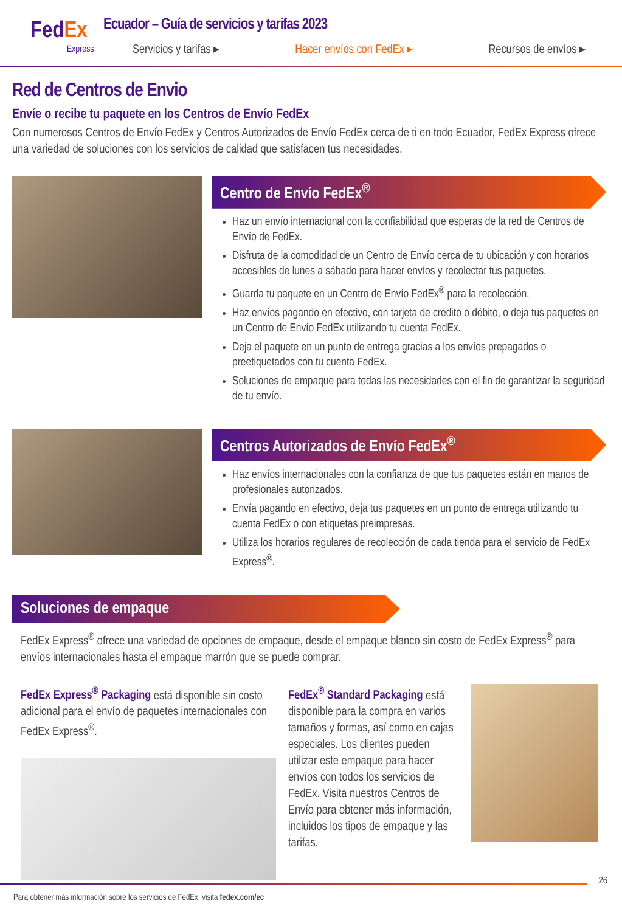Fed Ex
Express
Ecuador – Guía de servicios y tarifas 2023
Servicios y tarifas ▸ Hacer envíos con FedEx ▸ Recursos de envíos ▸
Red de Centros de Envio
Envíe o recibe tu paquete en los Centros de Envío FedEx
Con numerosos Centros de Envío FedEx y Centros Autorizados de Envío FedEx cerca de ti en todo Ecuador, FedEx Express ofrece una variedad de soluciones con los servicios de calidad que satisfacen tus necesidades.
Centro de Envío FedEx<sup>®</sup>
Haz un envío internacional con la confiabilidad que esperas de la red de Centros de Envío de FedEx.
Disfruta de la comodidad de un Centro de Envío cerca de tu ubicación y con horarios accesibles de lunes a sábado para hacer envíos y recolectar tus paquetes.
Guarda tu paquete en un Centro de Envío FedEx<sup>®</sup> para la recolección.
Haz envíos pagando en efectivo, con tarjeta de crédito o débito, o deja tus paquetes en un Centro de Envío FedEx utilizando tu cuenta FedEx.
Deja el paquete en un punto de entrega gracias a los envíos prepagados o preetiquetados con tu cuenta FedEx.
Soluciones de empaque para todas las necesidades con el fin de garantizar la seguridad de tu envío.
Centros Autorizados de Envío FedEx<sup>®</sup>
Haz envíos internacionales con la confianza de que tus paquetes están en manos de profesionales autorizados.
Envía pagando en efectivo, deja tus paquetes en un punto de entrega utilizando tu cuenta FedEx o con etiquetas preimpresas.
Utiliza los horarios regulares de recolección de cada tienda para el servicio de FedEx Express<sup>®</sup>.
Soluciones de empaque
FedEx Express<sup>®</sup> ofrece una variedad de opciones de empaque, desde el empaque blanco sin costo de FedEx Express<sup>®</sup> para envíos internacionales hasta el empaque marrón que se puede comprar.
FedEx Express<sup>®</sup> Packaging está disponible sin costo adicional para el envío de paquetes internacionales con FedEx Express<sup>®</sup>.
FedEx<sup>®</sup> Standard Packaging está disponible para la compra en varios tamaños y formas, así como en cajas especiales. Los clientes pueden utilizar este empaque para hacer envíos con todos los servicios de FedEx. Visita nuestros Centros de Envío para obtener más información, incluidos los tipos de empaque y las tarifas.
26
Para obtener más información sobre los servicios de FedEx, visita fedex.com/ec